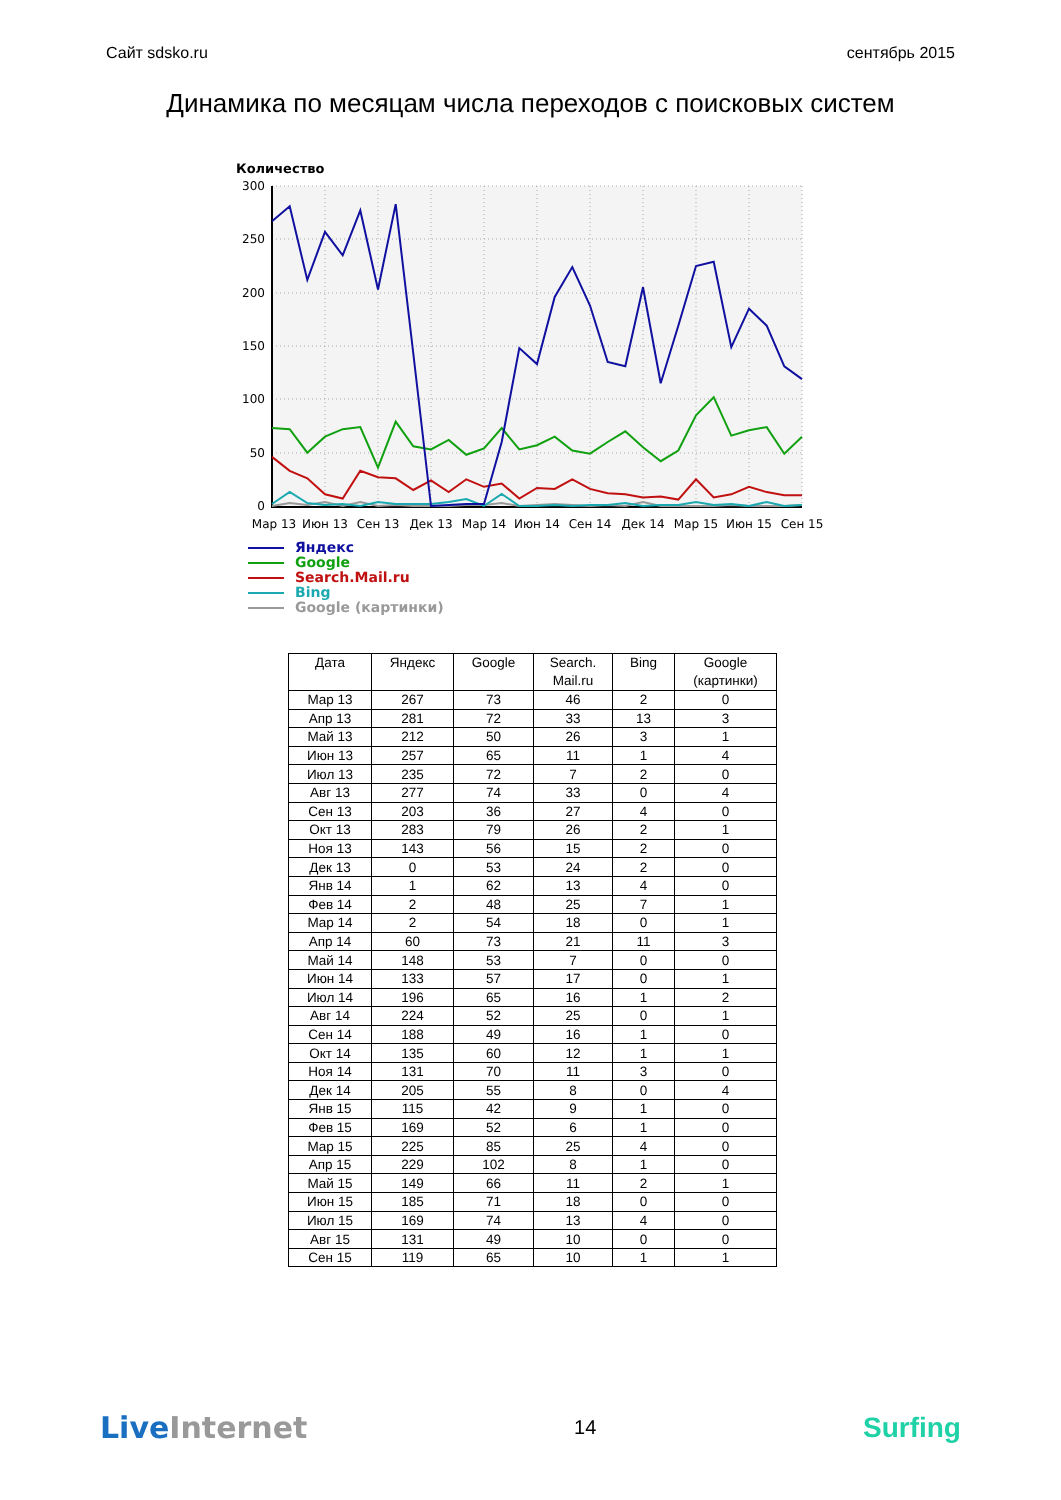Сайт sdsko.ru сентябрь 2015
Динамика по месяцам числа переходов с поисковых систем
Количество
300
250
200
150
100
50
0
Мар 13
Июн 13
Сен 13
Дек 13
Мар 14
Июн 14
Сен 14
Дек 14
Мар 15
Июн 15
Сен 15
Яндекс
Google
Search.Mail.ru
Bing
Google (картинки)
| Дата | Яндекс | Google | Search. Mail.ru | Bing | Google (картинки) |
| --- | --- | --- | --- | --- | --- |
| Мар 13 | 267 | 73 | 46 | 2 | 0 |
| Апр 13 | 281 | 72 | 33 | 13 | 3 |
| Май 13 | 212 | 50 | 26 | 3 | 1 |
| Июн 13 | 257 | 65 | 11 | 1 | 4 |
| Июл 13 | 235 | 72 | 7 | 2 | 0 |
| Авг 13 | 277 | 74 | 33 | 0 | 4 |
| Сен 13 | 203 | 36 | 27 | 4 | 0 |
| Окт 13 | 283 | 79 | 26 | 2 | 1 |
| Ноя 13 | 143 | 56 | 15 | 2 | 0 |
| Дек 13 | 0 | 53 | 24 | 2 | 0 |
| Янв 14 | 1 | 62 | 13 | 4 | 0 |
| Фев 14 | 2 | 48 | 25 | 7 | 1 |
| Мар 14 | 2 | 54 | 18 | 0 | 1 |
| Апр 14 | 60 | 73 | 21 | 11 | 3 |
| Май 14 | 148 | 53 | 7 | 0 | 0 |
| Июн 14 | 133 | 57 | 17 | 0 | 1 |
| Июл 14 | 196 | 65 | 16 | 1 | 2 |
| Авг 14 | 224 | 52 | 25 | 0 | 1 |
| Сен 14 | 188 | 49 | 16 | 1 | 0 |
| Окт 14 | 135 | 60 | 12 | 1 | 1 |
| Ноя 14 | 131 | 70 | 11 | 3 | 0 |
| Дек 14 | 205 | 55 | 8 | 0 | 4 |
| Янв 15 | 115 | 42 | 9 | 1 | 0 |
| Фев 15 | 169 | 52 | 6 | 1 | 0 |
| Мар 15 | 225 | 85 | 25 | 4 | 0 |
| Апр 15 | 229 | 102 | 8 | 1 | 0 |
| Май 15 | 149 | 66 | 11 | 2 | 1 |
| Июн 15 | 185 | 71 | 18 | 0 | 0 |
| Июл 15 | 169 | 74 | 13 | 4 | 0 |
| Авг 15 | 131 | 49 | 10 | 0 | 0 |
| Сен 15 | 119 | 65 | 10 | 1 | 1 |
Live Internet 14 Surfing